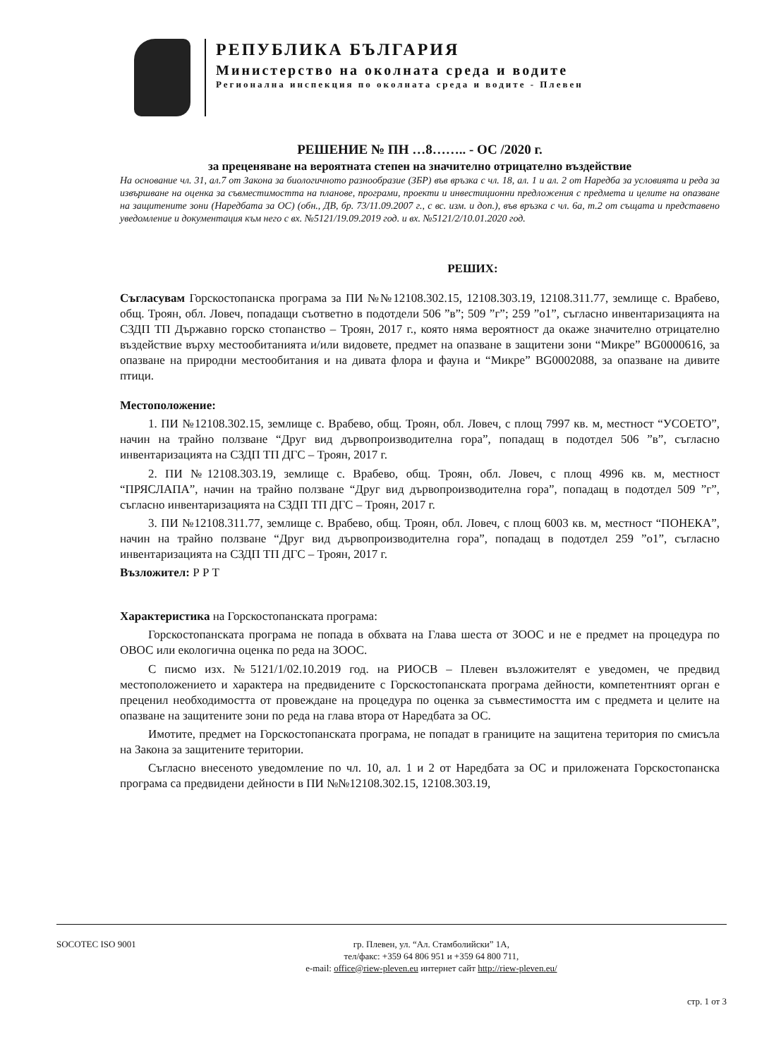РЕПУБЛИКА БЪЛГАРИЯ
Министерство на околната среда и водите
Регионална инспекция по околната среда и водите - Плевен
РЕШЕНИЕ № ПН …8…….. - ОС /2020 г.
за преценяване на вероятната степен на значително отрицателно въздействие
На основание чл. 31, ал.7 от Закона за биологичното разнообразие (ЗБР) във връзка с чл. 18, ал. 1 и ал. 2 от Наредба за условията и реда за извършване на оценка за съвместимостта на планове, програми, проекти и инвестиционни предложения с предмета и целите на опазване на защитените зони (Наредбата за ОС) (обн., ДВ, бр. 73/11.09.2007 г., с вс. изм. и доп.), във връзка с чл. 6а, т.2 от същата и представено уведомление и документация към него с вх. №5121/19.09.2019 год. и вх. №5121/2/10.01.2020 год.
РЕШИХ:
Съгласувам Горскостопанска програма за ПИ №№12108.302.15, 12108.303.19, 12108.311.77, землище с. Врабево, общ. Троян, обл. Ловеч, попадащи съответно в подотдели 506 ”в”; 509 ”г”; 259 ”о1”, съгласно инвентаризацията на СЗДП ТП Държавно горско стопанство – Троян, 2017 г., която няма вероятност да окаже значително отрицателно въздействие върху местообитанията и/или видовете, предмет на опазване в защитени зони “Микре” BG0000616, за опазване на природни местообитания и на дивата флора и фауна и “Микре” BG0002088, за опазване на дивите птици.
Местоположение:
1. ПИ №12108.302.15, землище с. Врабево, общ. Троян, обл. Ловеч, с площ 7997 кв. м, местност “УСОЕТО”, начин на трайно ползване “Друг вид дървопроизводителна гора”, попадащ в подотдел 506 ”в”, съгласно инвентаризацията на СЗДП ТП ДГС – Троян, 2017 г.
2. ПИ №12108.303.19, землище с. Врабево, общ. Троян, обл. Ловеч, с площ 4996 кв. м, местност “ПРЯСЛАПА”, начин на трайно ползване “Друг вид дървопроизводителна гора”, попадащ в подотдел 509 ”г”, съгласно инвентаризацията на СЗДП ТП ДГС – Троян, 2017 г.
3. ПИ №12108.311.77, землище с. Врабево, общ. Троян, обл. Ловеч, с площ 6003 кв. м, местност “ПОНЕКА”, начин на трайно ползване “Друг вид дървопроизводителна гора”, попадащ в подотдел 259 ”о1”, съгласно инвентаризацията на СЗДП ТП ДГС – Троян, 2017 г.
Възложител: Р Р Т
Характеристика на Горскостопанската програма:
Горскостопанската програма не попада в обхвата на Глава шеста от ЗООС и не е предмет на процедура по ОВОС или екологична оценка по реда на ЗООС.
С писмо изх. №5121/1/02.10.2019 год. на РИОСВ – Плевен възложителят е уведомен, че предвид местоположението и характера на предвидените с Горскостопанската програма дейности, компетентният орган е преценил необходимостта от провеждане на процедура по оценка за съвместимостта им с предмета и целите на опазване на защитените зони по реда на глава втора от Наредбата за ОС.
Имотите, предмет на Горскостопанската програма, не попадат в границите на защитена територия по смисъла на Закона за защитените територии.
Съгласно внесеното уведомление по чл. 10, ал. 1 и 2 от Наредбата за ОС и приложената Горскостопанска програма са предвидени дейности в ПИ №№12108.302.15, 12108.303.19,
SOCOTEC ISO 9001 гр. Плевен, ул. “Ал. Стамболийски” 1А,
тел/факс: +359 64 806 951 и +359 64 800 711,
e-mail: office@riew-pleven.eu интернет сайт http://riew-pleven.eu/
стр. 1 от 3